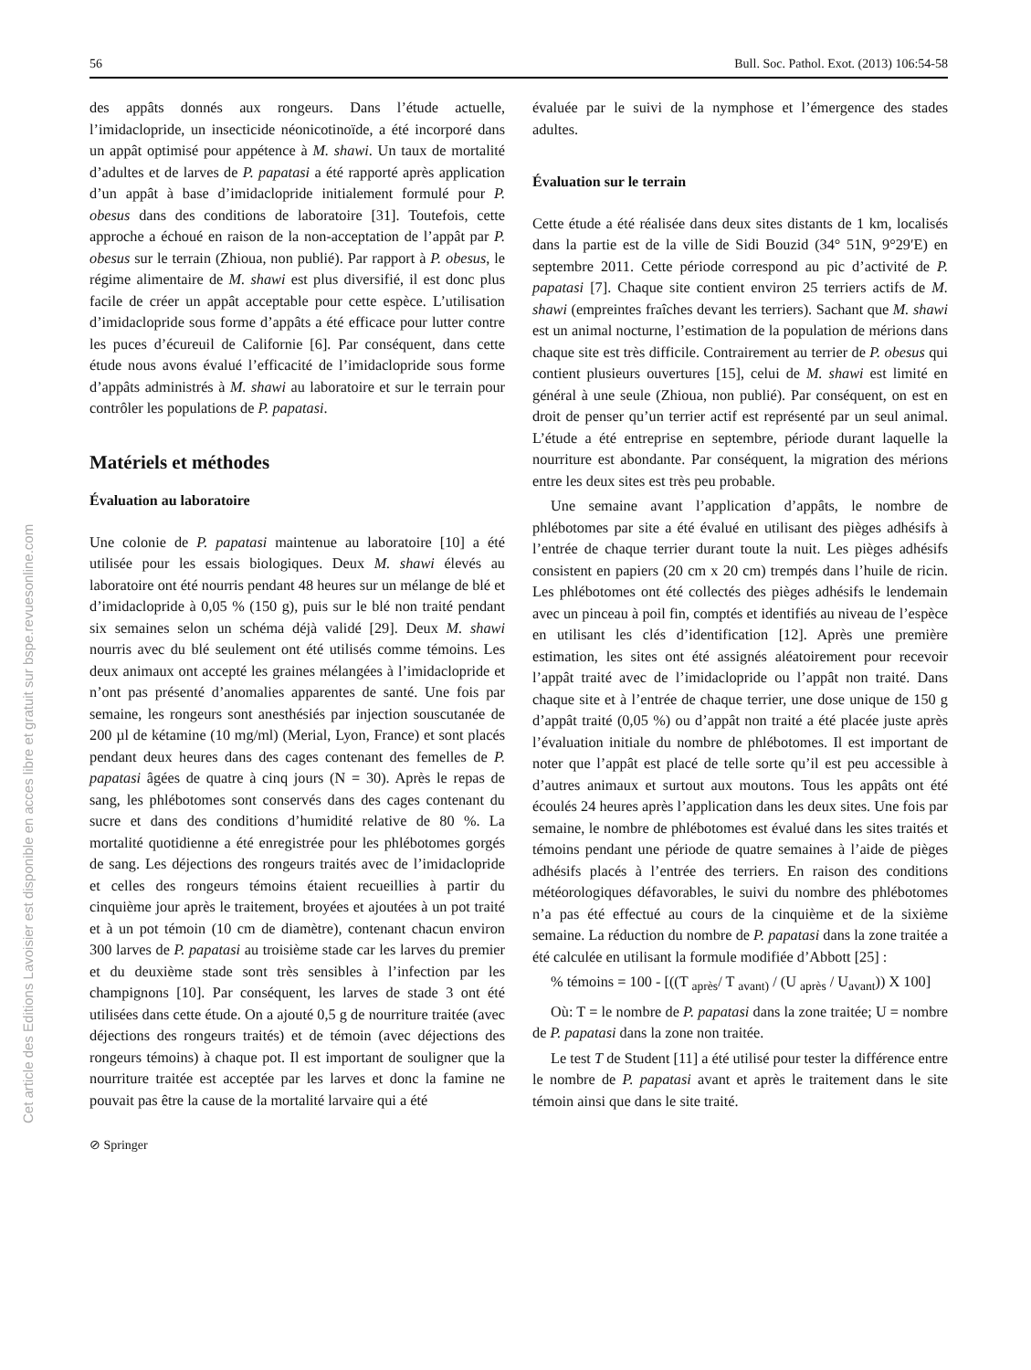Cet article des Editions Lavoisier est disponible en acces libre et gratuit sur bspe.revuesonline.com
56 Bull. Soc. Pathol. Exot. (2013) 106:54-58
des appâts donnés aux rongeurs. Dans l’étude actuelle, l’imidaclopride, un insecticide néonicotinoïde, a été incorporé dans un appât optimisé pour appétence à M. shawi. Un taux de mortalité d’adultes et de larves de P. papatasi a été rapporté après application d’un appât à base d’imidaclopride initialement formulé pour P. obesus dans des conditions de laboratoire [31]. Toutefois, cette approche a échoué en raison de la non-acceptation de l’appât par P. obesus sur le terrain (Zhioua, non publié). Par rapport à P. obesus, le régime alimentaire de M. shawi est plus diversifié, il est donc plus facile de créer un appât acceptable pour cette espèce. L’utilisation d’imidaclopride sous forme d’appâts a été efficace pour lutter contre les puces d’écureuil de Californie [6]. Par conséquent, dans cette étude nous avons évalué l’efficacité de l’imidaclopride sous forme d’appâts administrés à M. shawi au laboratoire et sur le terrain pour contrôler les populations de P. papatasi.
Matériels et méthodes
Évaluation au laboratoire
Une colonie de P. papatasi maintenue au laboratoire [10] a été utilisée pour les essais biologiques. Deux M. shawi élevés au laboratoire ont été nourris pendant 48 heures sur un mélange de blé et d’imidaclopride à 0,05 % (150 g), puis sur le blé non traité pendant six semaines selon un schéma déjà validé [29]. Deux M. shawi nourris avec du blé seulement ont été utilisés comme témoins. Les deux animaux ont accepté les graines mélangées à l’imidaclopride et n’ont pas présenté d’anomalies apparentes de santé. Une fois par semaine, les rongeurs sont anesthésiés par injection souscutanée de 200 µl de kétamine (10 mg/ml) (Merial, Lyon, France) et sont placés pendant deux heures dans des cages contenant des femelles de P. papatasi âgées de quatre à cinq jours (N = 30). Après le repas de sang, les phlébotomes sont conservés dans des cages contenant du sucre et dans des conditions d’humidité relative de 80 %. La mortalité quotidienne a été enregistrée pour les phlébotomes gorgés de sang. Les déjections des rongeurs traités avec de l’imidaclopride et celles des rongeurs témoins étaient recueillies à partir du cinquième jour après le traitement, broyées et ajoutées à un pot traité et à un pot témoin (10 cm de diamètre), contenant chacun environ 300 larves de P. papatasi au troisième stade car les larves du premier et du deuxième stade sont très sensibles à l’infection par les champignons [10]. Par conséquent, les larves de stade 3 ont été utilisées dans cette étude. On a ajouté 0,5 g de nourriture traitée (avec déjections des rongeurs traités) et de témoin (avec déjections des rongeurs témoins) à chaque pot. Il est important de souligner que la nourriture traitée est acceptée par les larves et donc la famine ne pouvait pas être la cause de la mortalité larvaire qui a été
⊘ Springer
évaluée par le suivi de la nymphose et l’émergence des stades adultes.
Évaluation sur le terrain
Cette étude a été réalisée dans deux sites distants de 1 km, localisés dans la partie est de la ville de Sidi Bouzid (34° 51N, 9°29′E) en septembre 2011. Cette période correspond au pic d’activité de P. papatasi [7]. Chaque site contient environ 25 terriers actifs de M. shawi (empreintes fraîches devant les terriers). Sachant que M. shawi est un animal nocturne, l’estimation de la population de mérions dans chaque site est très difficile. Contrairement au terrier de P. obesus qui contient plusieurs ouvertures [15], celui de M. shawi est limité en général à une seule (Zhioua, non publié). Par conséquent, on est en droit de penser qu’un terrier actif est représenté par un seul animal. L’étude a été entreprise en septembre, période durant laquelle la nourriture est abondante. Par conséquent, la migration des mérions entre les deux sites est très peu probable.
Une semaine avant l’application d’appâts, le nombre de phlébotomes par site a été évalué en utilisant des pièges adhésifs à l’entrée de chaque terrier durant toute la nuit. Les pièges adhésifs consistent en papiers (20 cm x 20 cm) trempés dans l’huile de ricin. Les phlébotomes ont été collectés des pièges adhésifs le lendemain avec un pinceau à poil fin, comptés et identifiés au niveau de l’espèce en utilisant les clés d’identification [12]. Après une première estimation, les sites ont été assignés aléatoirement pour recevoir l’appât traité avec de l’imidaclopride ou l’appât non traité. Dans chaque site et à l’entrée de chaque terrier, une dose unique de 150 g d’appât traité (0,05 %) ou d’appât non traité a été placée juste après l’évaluation initiale du nombre de phlébotomes. Il est important de noter que l’appât est placé de telle sorte qu’il est peu accessible à d’autres animaux et surtout aux moutons. Tous les appâts ont été écoulés 24 heures après l’application dans les deux sites. Une fois par semaine, le nombre de phlébotomes est évalué dans les sites traités et témoins pendant une période de quatre semaines à l’aide de pièges adhésifs placés à l’entrée des terriers. En raison des conditions météorologiques défavorables, le suivi du nombre des phlébotomes n’a pas été effectué au cours de la cinquième et de la sixième semaine. La réduction du nombre de P. papatasi dans la zone traitée a été calculée en utilisant la formule modifiée d’Abbott [25] :
% témoins = 100 - [((T <sub>après</sub>/ T <sub>avant)</sub> / (U <sub>après</sub> / U<sub>avant</sub>)) X 100]
Où: T = le nombre de P. papatasi dans la zone traitée; U = nombre de P. papatasi dans la zone non traitée.
Le test T de Student [11] a été utilisé pour tester la différence entre le nombre de P. papatasi avant et après le traitement dans le site témoin ainsi que dans le site traité.